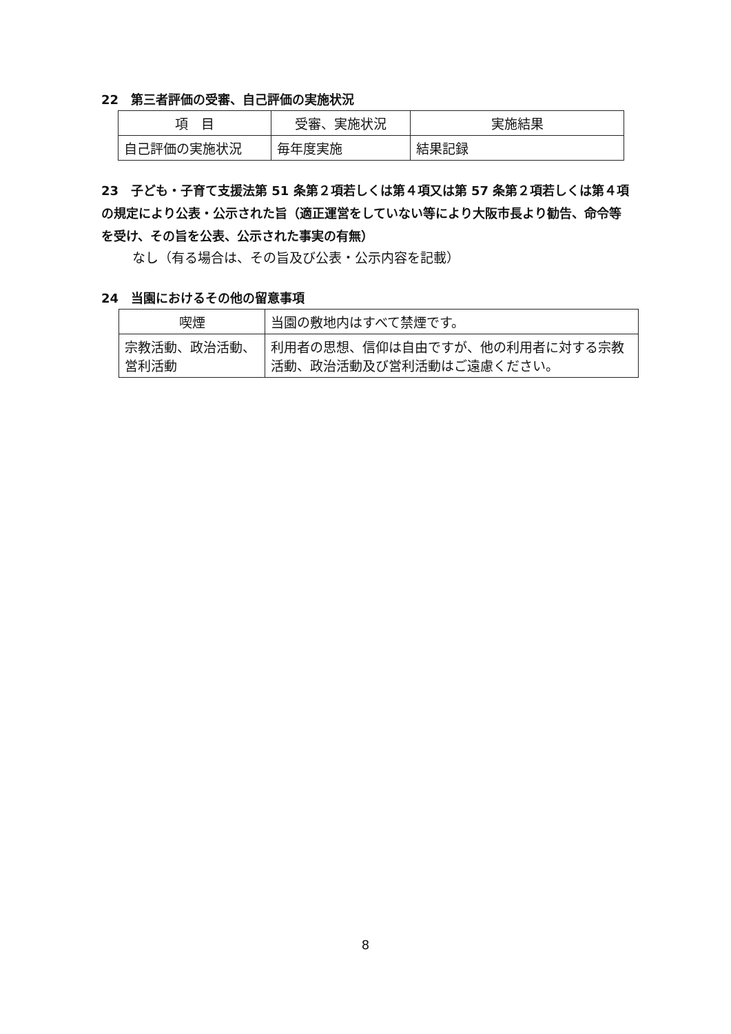22　第三者評価の受審、自己評価の実施状況
| 項 目 | 受審、実施状況 | 実施結果 |
| --- | --- | --- |
| 自己評価の実施状況 | 毎年度実施 | 結果記録 |
23　子ども・子育て支援法第 51 条第２項若しくは第４項又は第 57 条第２項若しくは第４項の規定により公表・公示された旨（適正運営をしていない等により大阪市長より勧告、命令等を受け、その旨を公表、公示された事実の有無）
なし（有る場合は、その旨及び公表・公示内容を記載）
24　当園におけるその他の留意事項
| 喫煙 | 当園の敷地内はすべて禁煙です。 |
| 宗教活動、政治活動、営利活動 | 利用者の思想、信仰は自由ですが、他の利用者に対する宗教活動、政治活動及び営利活動はご遠慮ください。 |
8